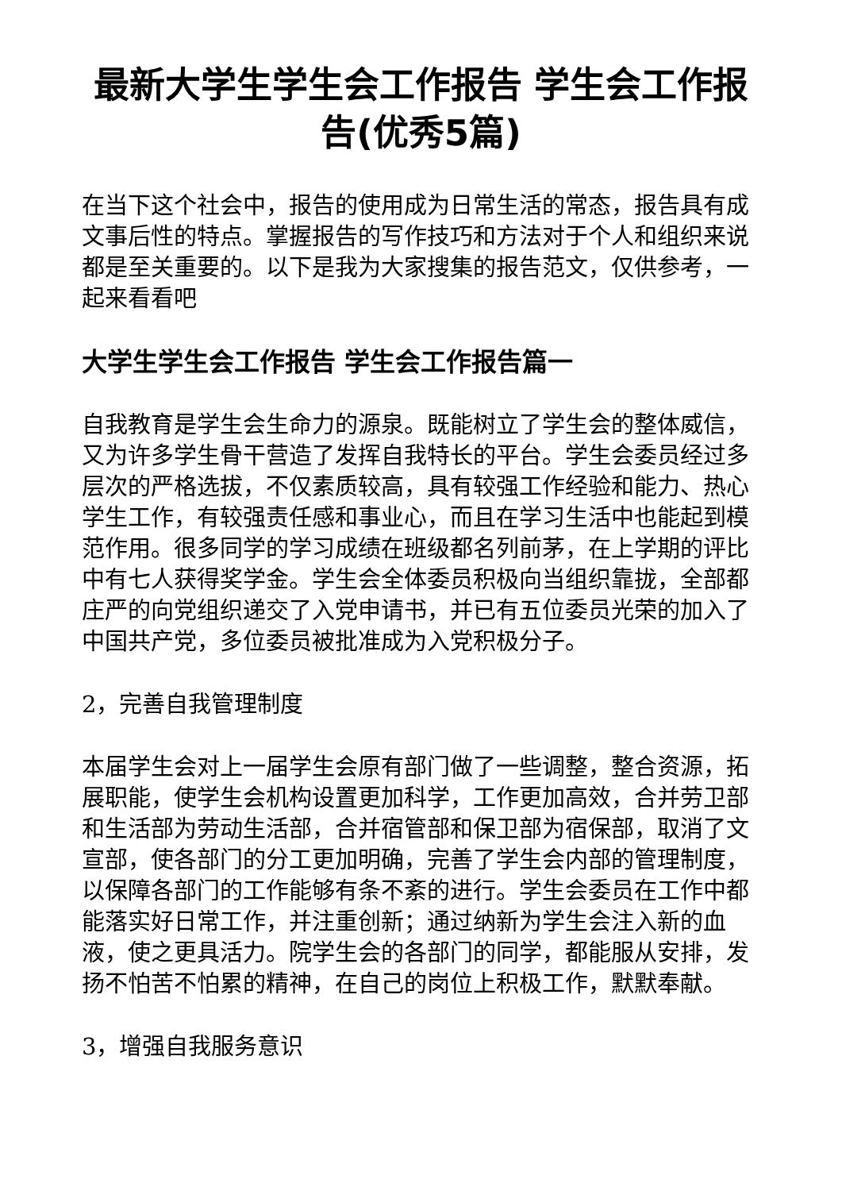最新大学生学生会工作报告 学生会工作报告(优秀5篇)
在当下这个社会中，报告的使用成为日常生活的常态，报告具有成文事后性的特点。掌握报告的写作技巧和方法对于个人和组织来说都是至关重要的。以下是我为大家搜集的报告范文，仅供参考，一起来看看吧
大学生学生会工作报告 学生会工作报告篇一
自我教育是学生会生命力的源泉。既能树立了学生会的整体威信，又为许多学生骨干营造了发挥自我特长的平台。学生会委员经过多层次的严格选拔，不仅素质较高，具有较强工作经验和能力、热心学生工作，有较强责任感和事业心，而且在学习生活中也能起到模范作用。很多同学的学习成绩在班级都名列前茅，在上学期的评比中有七人获得奖学金。学生会全体委员积极向当组织靠拢，全部都庄严的向党组织递交了入党申请书，并已有五位委员光荣的加入了中国共产党，多位委员被批准成为入党积极分子。
2，完善自我管理制度
本届学生会对上一届学生会原有部门做了一些调整，整合资源，拓展职能，使学生会机构设置更加科学，工作更加高效，合并劳卫部和生活部为劳动生活部，合并宿管部和保卫部为宿保部，取消了文宣部，使各部门的分工更加明确，完善了学生会内部的管理制度，以保障各部门的工作能够有条不紊的进行。学生会委员在工作中都能落实好日常工作，并注重创新；通过纳新为学生会注入新的血液，使之更具活力。院学生会的各部门的同学，都能服从安排，发扬不怕苦不怕累的精神，在自己的岗位上积极工作，默默奉献。
3，增强自我服务意识